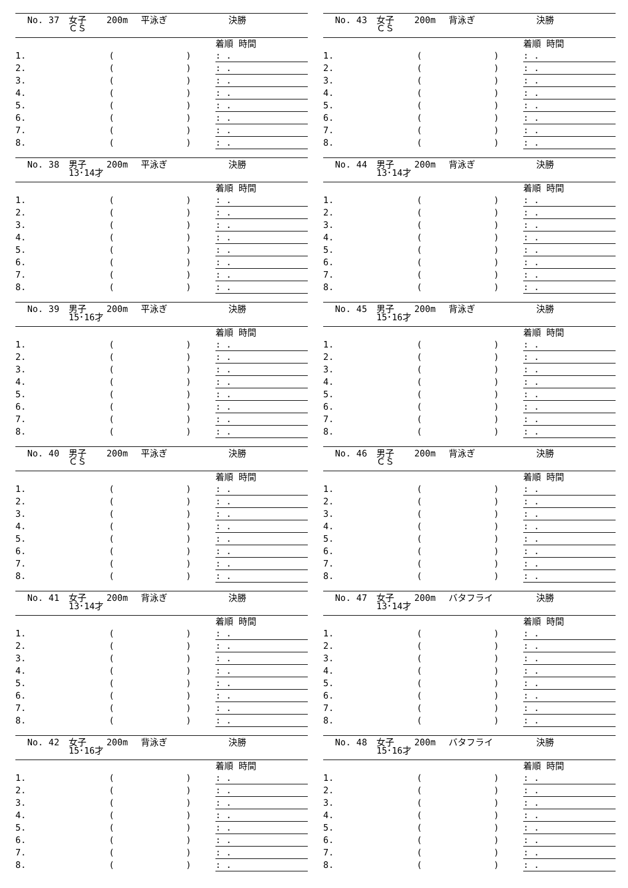No. 37 女子
ＣＳ 200m 平泳ぎ 決勝
| | | | | 着順 時間 |
| 1. | | ( | ) | : . |
| 2. | | ( | ) | : . |
| 3. | | ( | ) | : . |
| 4. | | ( | ) | : . |
| 5. | | ( | ) | : . |
| 6. | | ( | ) | : . |
| 7. | | ( | ) | : . |
| 8. | | ( | ) | : . |
No. 38 男子
13･14才 200m 平泳ぎ 決勝
| | | | | 着順 時間 |
| 1. | | ( | ) | : . |
| 2. | | ( | ) | : . |
| 3. | | ( | ) | : . |
| 4. | | ( | ) | : . |
| 5. | | ( | ) | : . |
| 6. | | ( | ) | : . |
| 7. | | ( | ) | : . |
| 8. | | ( | ) | : . |
No. 39 男子
15･16才 200m 平泳ぎ 決勝
| | | | | 着順 時間 |
| 1. | | ( | ) | : . |
| 2. | | ( | ) | : . |
| 3. | | ( | ) | : . |
| 4. | | ( | ) | : . |
| 5. | | ( | ) | : . |
| 6. | | ( | ) | : . |
| 7. | | ( | ) | : . |
| 8. | | ( | ) | : . |
No. 40 男子
ＣＳ 200m 平泳ぎ 決勝
| | | | | 着順 時間 |
| 1. | | ( | ) | : . |
| 2. | | ( | ) | : . |
| 3. | | ( | ) | : . |
| 4. | | ( | ) | : . |
| 5. | | ( | ) | : . |
| 6. | | ( | ) | : . |
| 7. | | ( | ) | : . |
| 8. | | ( | ) | : . |
No. 41 女子
13･14才 200m 背泳ぎ 決勝
| | | | | 着順 時間 |
| 1. | | ( | ) | : . |
| 2. | | ( | ) | : . |
| 3. | | ( | ) | : . |
| 4. | | ( | ) | : . |
| 5. | | ( | ) | : . |
| 6. | | ( | ) | : . |
| 7. | | ( | ) | : . |
| 8. | | ( | ) | : . |
No. 42 女子
15･16才 200m 背泳ぎ 決勝
| | | | | 着順 時間 |
| 1. | | ( | ) | : . |
| 2. | | ( | ) | : . |
| 3. | | ( | ) | : . |
| 4. | | ( | ) | : . |
| 5. | | ( | ) | : . |
| 6. | | ( | ) | : . |
| 7. | | ( | ) | : . |
| 8. | | ( | ) | : . |
No. 43 女子
ＣＳ 200m 背泳ぎ 決勝
| | | | | 着順 時間 |
| 1. | | ( | ) | : . |
| 2. | | ( | ) | : . |
| 3. | | ( | ) | : . |
| 4. | | ( | ) | : . |
| 5. | | ( | ) | : . |
| 6. | | ( | ) | : . |
| 7. | | ( | ) | : . |
| 8. | | ( | ) | : . |
No. 44 男子
13･14才 200m 背泳ぎ 決勝
| | | | | 着順 時間 |
| 1. | | ( | ) | : . |
| 2. | | ( | ) | : . |
| 3. | | ( | ) | : . |
| 4. | | ( | ) | : . |
| 5. | | ( | ) | : . |
| 6. | | ( | ) | : . |
| 7. | | ( | ) | : . |
| 8. | | ( | ) | : . |
No. 45 男子
15･16才 200m 背泳ぎ 決勝
| | | | | 着順 時間 |
| 1. | | ( | ) | : . |
| 2. | | ( | ) | : . |
| 3. | | ( | ) | : . |
| 4. | | ( | ) | : . |
| 5. | | ( | ) | : . |
| 6. | | ( | ) | : . |
| 7. | | ( | ) | : . |
| 8. | | ( | ) | : . |
No. 46 男子
ＣＳ 200m 背泳ぎ 決勝
| | | | | 着順 時間 |
| 1. | | ( | ) | : . |
| 2. | | ( | ) | : . |
| 3. | | ( | ) | : . |
| 4. | | ( | ) | : . |
| 5. | | ( | ) | : . |
| 6. | | ( | ) | : . |
| 7. | | ( | ) | : . |
| 8. | | ( | ) | : . |
No. 47 女子
13･14才 200m バタフライ 決勝
| | | | | 着順 時間 |
| 1. | | ( | ) | : . |
| 2. | | ( | ) | : . |
| 3. | | ( | ) | : . |
| 4. | | ( | ) | : . |
| 5. | | ( | ) | : . |
| 6. | | ( | ) | : . |
| 7. | | ( | ) | : . |
| 8. | | ( | ) | : . |
No. 48 女子
15･16才 200m バタフライ 決勝
| | | | | 着順 時間 |
| 1. | | ( | ) | : . |
| 2. | | ( | ) | : . |
| 3. | | ( | ) | : . |
| 4. | | ( | ) | : . |
| 5. | | ( | ) | : . |
| 6. | | ( | ) | : . |
| 7. | | ( | ) | : . |
| 8. | | ( | ) | : . |